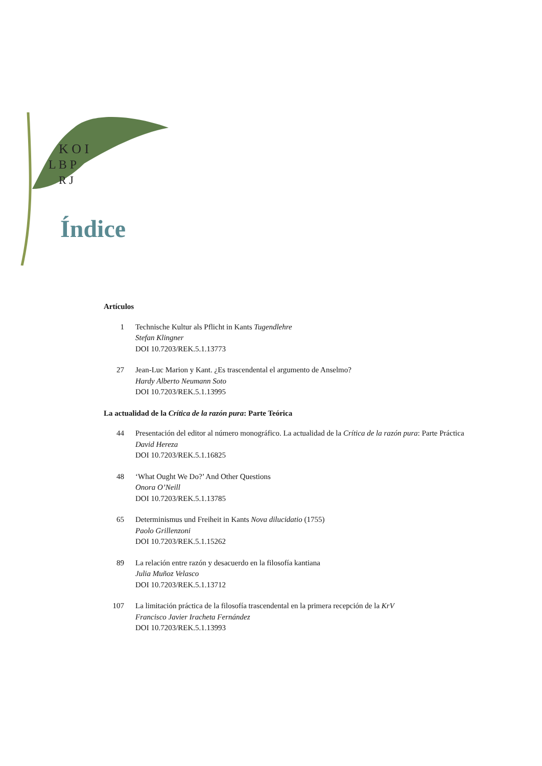K O I
L B P
R J
Índice
Artículos
1 Technische Kultur als Pflicht in Kants Tugendlehre
Stefan Klingner
DOI 10.7203/REK.5.1.13773
27 Jean-Luc Marion y Kant. ¿Es trascendental el argumento de Anselmo?
Hardy Alberto Neumann Soto
DOI 10.7203/REK.5.1.13995
La actualidad de la Crítica de la razón pura: Parte Teórica
44 Presentación del editor al número monográfico. La actualidad de la Crítica de la razón pura: Parte Práctica
David Hereza
DOI 10.7203/REK.5.1.16825
48 ‘What Ought We Do?’ And Other Questions
Onora O’Neill
DOI 10.7203/REK.5.1.13785
65 Determinismus und Freiheit in Kants Nova dilucidatio (1755)
Paolo Grillenzoni
DOI 10.7203/REK.5.1.15262
89 La relación entre razón y desacuerdo en la filosofía kantiana
Julia Muñoz Velasco
DOI 10.7203/REK.5.1.13712
107 La limitación práctica de la filosofía trascendental en la primera recepción de la KrV
Francisco Javier Iracheta Fernández
DOI 10.7203/REK.5.1.13993